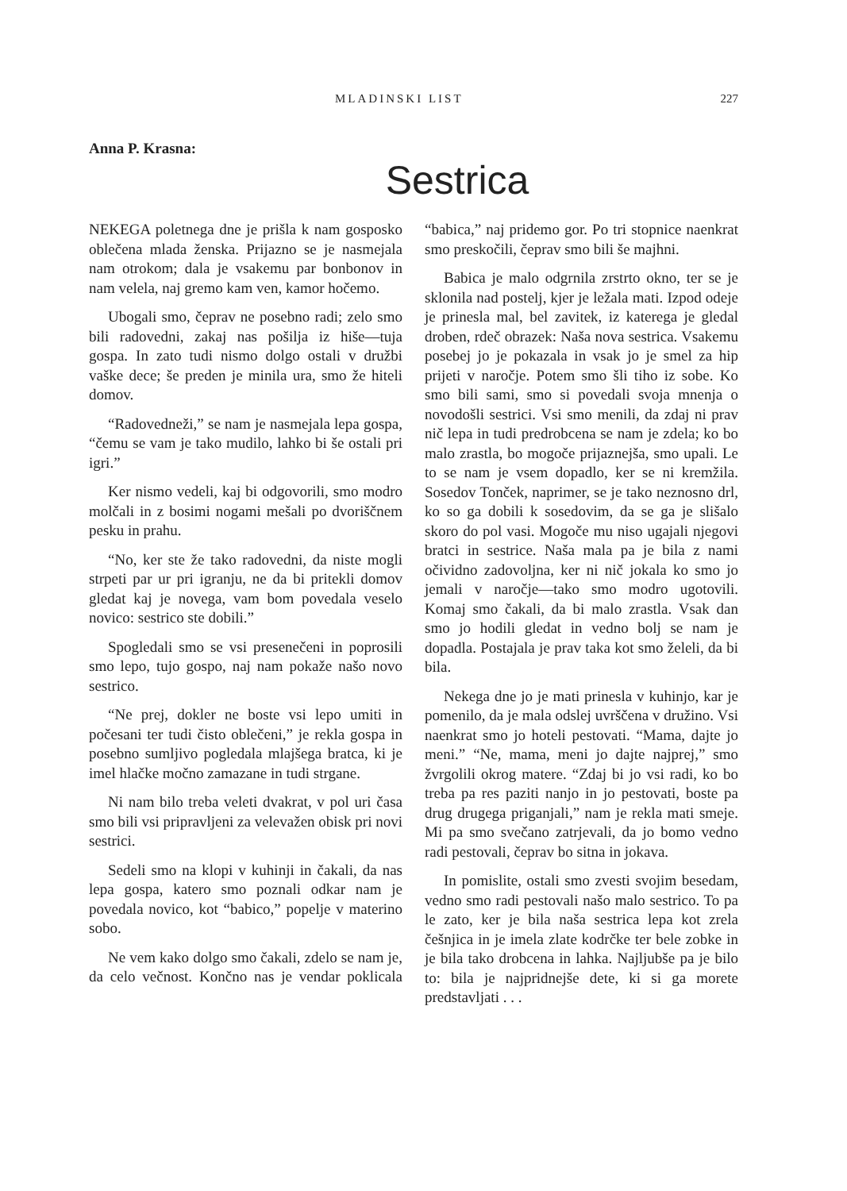MLADINSKI LIST 227
Anna P. Krasna:
Sestrica
NEKEGA poletnega dne je prišla k nam gosposko oblečena mlada ženska. Prijazno se je nasmejala nam otrokom; dala je vsakemu par bonbonov in nam velela, naj gremo kam ven, kamor hočemo.
Ubogali smo, čeprav ne posebno radi; zelo smo bili radovedni, zakaj nas pošilja iz hiše—tuja gospa. In zato tudi nismo dolgo ostali v družbi vaške dece; še preden je minila ura, smo že hiteli domov.
“Radovedneži,” se nam je nasmejala lepa gospa, “čemu se vam je tako mudilo, lahko bi še ostali pri igri.”
Ker nismo vedeli, kaj bi odgovorili, smo modro molčali in z bosimi nogami mešali po dvoriščnem pesku in prahu.
“No, ker ste že tako radovedni, da niste mogli strpeti par ur pri igranju, ne da bi pritekli domov gledat kaj je novega, vam bom povedala veselo novico: sestrico ste dobili.”
Spogledali smo se vsi presenečeni in poprosili smo lepo, tujo gospo, naj nam pokaže našo novo sestrico.
“Ne prej, dokler ne boste vsi lepo umiti in počesani ter tudi čisto oblečeni,” je rekla gospa in posebno sumljivo pogledala mlajšega bratca, ki je imel hlačke močno zamazane in tudi strgane.
Ni nam bilo treba veleti dvakrat, v pol uri časa smo bili vsi pripravljeni za velevažen obisk pri novi sestrici.
Sedeli smo na klopi v kuhinji in čakali, da nas lepa gospa, katero smo poznali odkar nam je povedala novico, kot “babico,” popelje v materino sobo.
Ne vem kako dolgo smo čakali, zdelo se nam je, da celo večnost. Končno nas je vendar poklicala “babica,” naj pridemo gor. Po tri stopnice naenkrat smo preskočili, čeprav smo bili še majhni.
Babica je malo odgrnila zrstrto okno, ter se je sklonila nad postelj, kjer je ležala mati. Izpod odeje je prinesla mal, bel zavitek, iz katerega je gledal droben, rdeč obrazek: Naša nova sestrica. Vsakemu posebej jo je pokazala in vsak jo je smel za hip prijeti v naročje. Potem smo šli tiho iz sobe. Ko smo bili sami, smo si povedali svoja mnenja o novodošli sestrici. Vsi smo menili, da zdaj ni prav nič lepa in tudi predrobcena se nam je zdela; ko bo malo zrastla, bo mogoče prijaznejša, smo upali. Le to se nam je vsem dopadlo, ker se ni kremžila. Sosedov Tonček, naprimer, se je tako neznosno drl, ko so ga dobili k sosedovim, da se ga je slišalo skoro do pol vasi. Mogoče mu niso ugajali njegovi bratci in sestrice. Naša mala pa je bila z nami očividno zadovoljna, ker ni nič jokala ko smo jo jemali v naročje—tako smo modro ugotovili. Komaj smo čakali, da bi malo zrastla. Vsak dan smo jo hodili gledat in vedno bolj se nam je dopadla. Postajala je prav taka kot smo želeli, da bi bila.
Nekega dne jo je mati prinesla v kuhinjo, kar je pomenilo, da je mala odslej uvrščena v družino. Vsi naenkrat smo jo hoteli pestovati. “Mama, dajte jo meni.” “Ne, mama, meni jo dajte najprej,” smo žvrgolili okrog matere. “Zdaj bi jo vsi radi, ko bo treba pa res paziti nanjo in jo pestovati, boste pa drug drugega priganjali,” nam je rekla mati smeje. Mi pa smo svečano zatrjevali, da jo bomo vedno radi pestovali, čeprav bo sitna in jokava.
In pomislite, ostali smo zvesti svojim besedam, vedno smo radi pestovali našo malo sestrico. To pa le zato, ker je bila naša sestrica lepa kot zrela češnjica in je imela zlate kodrčke ter bele zobke in je bila tako drobcena in lahka. Najljubše pa je bilo to: bila je najpridnejše dete, ki si ga morete predstavljati . . .